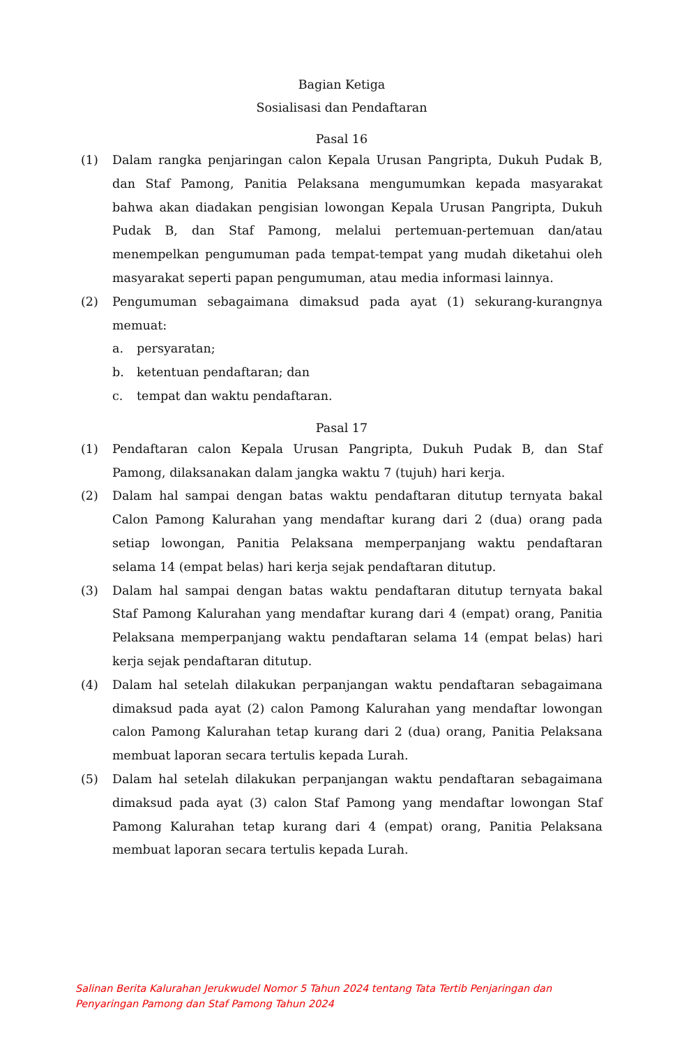Bagian Ketiga
Sosialisasi dan Pendaftaran
Pasal 16
(1) Dalam rangka penjaringan calon Kepala Urusan Pangripta, Dukuh Pudak B, dan Staf Pamong, Panitia Pelaksana mengumumkan kepada masyarakat bahwa akan diadakan pengisian lowongan Kepala Urusan Pangripta, Dukuh Pudak B, dan Staf Pamong, melalui pertemuan-pertemuan dan/atau menempelkan pengumuman pada tempat-tempat yang mudah diketahui oleh masyarakat seperti papan pengumuman, atau media informasi lainnya.
(2) Pengumuman sebagaimana dimaksud pada ayat (1) sekurang-kurangnya memuat:
a. persyaratan;
b. ketentuan pendaftaran; dan
c. tempat dan waktu pendaftaran.
Pasal 17
(1) Pendaftaran calon Kepala Urusan Pangripta, Dukuh Pudak B, dan Staf Pamong, dilaksanakan dalam jangka waktu 7 (tujuh) hari kerja.
(2) Dalam hal sampai dengan batas waktu pendaftaran ditutup ternyata bakal Calon Pamong Kalurahan yang mendaftar kurang dari 2 (dua) orang pada setiap lowongan, Panitia Pelaksana memperpanjang waktu pendaftaran selama 14 (empat belas) hari kerja sejak pendaftaran ditutup.
(3) Dalam hal sampai dengan batas waktu pendaftaran ditutup ternyata bakal Staf Pamong Kalurahan yang mendaftar kurang dari 4 (empat) orang, Panitia Pelaksana memperpanjang waktu pendaftaran selama 14 (empat belas) hari kerja sejak pendaftaran ditutup.
(4) Dalam hal setelah dilakukan perpanjangan waktu pendaftaran sebagaimana dimaksud pada ayat (2) calon Pamong Kalurahan yang mendaftar lowongan calon Pamong Kalurahan tetap kurang dari 2 (dua) orang, Panitia Pelaksana membuat laporan secara tertulis kepada Lurah.
(5) Dalam hal setelah dilakukan perpanjangan waktu pendaftaran sebagaimana dimaksud pada ayat (3) calon Staf Pamong yang mendaftar lowongan Staf Pamong Kalurahan tetap kurang dari 4 (empat) orang, Panitia Pelaksana membuat laporan secara tertulis kepada Lurah.
Salinan Berita Kalurahan Jerukwudel Nomor 5 Tahun 2024 tentang Tata Tertib Penjaringan dan Penyaringan Pamong dan Staf Pamong Tahun 2024